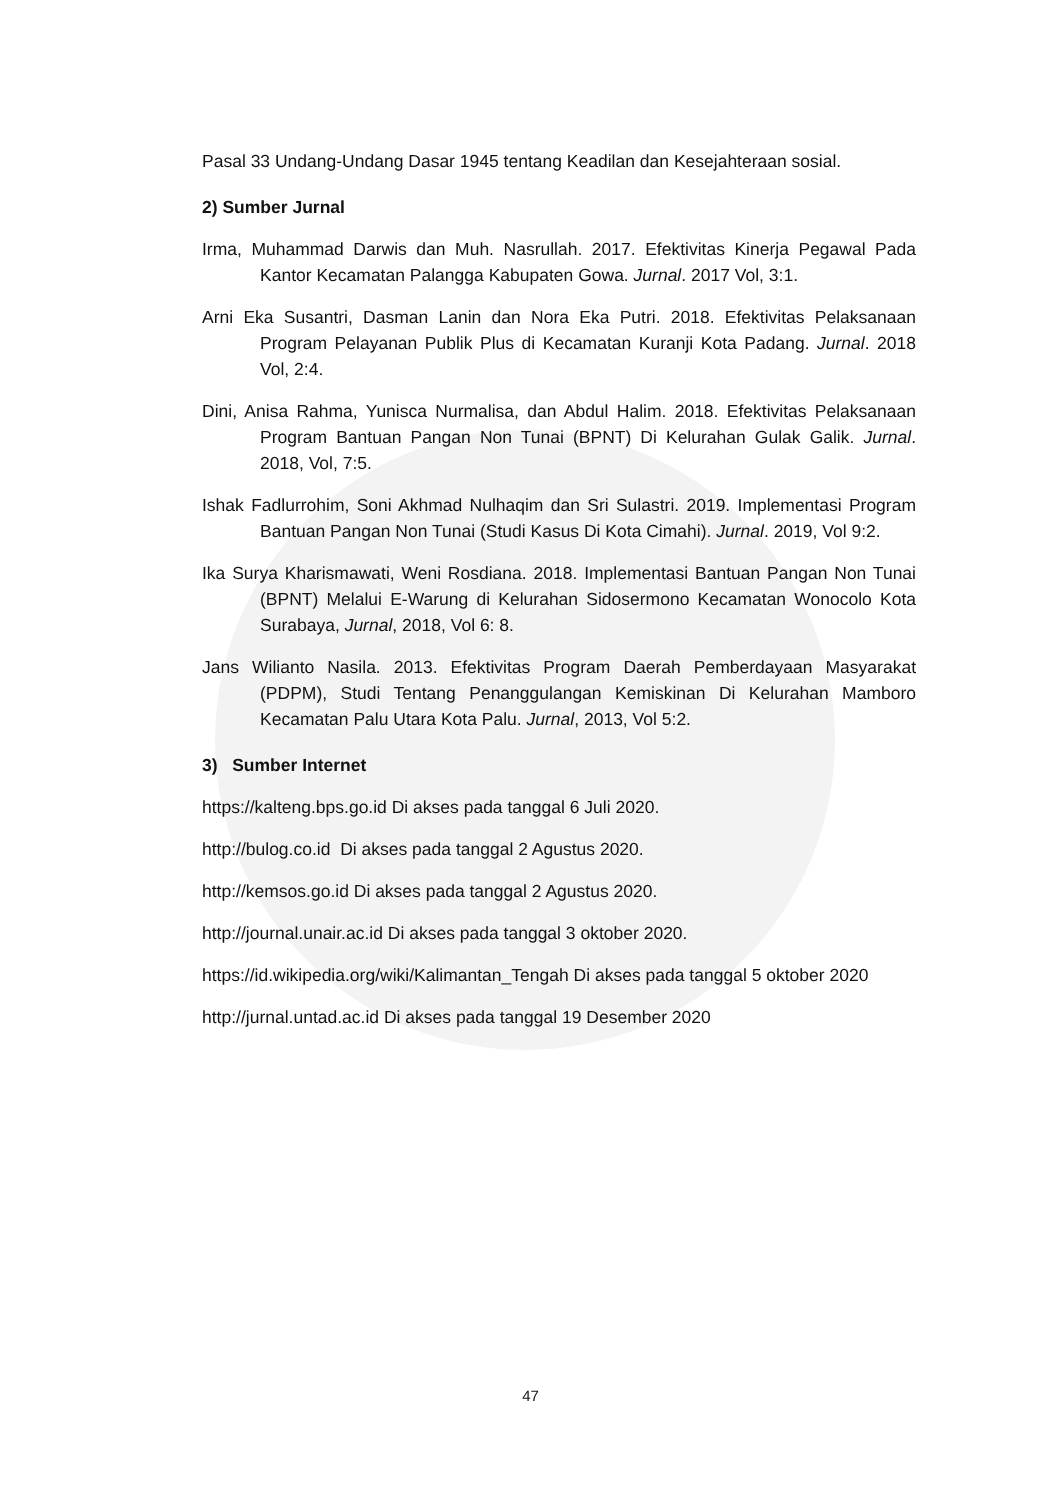Pasal 33 Undang-Undang Dasar 1945 tentang Keadilan dan Kesejahteraan sosial.
2) Sumber Jurnal
Irma, Muhammad Darwis dan Muh. Nasrullah. 2017. Efektivitas Kinerja Pegawal Pada Kantor Kecamatan Palangga Kabupaten Gowa. Jurnal. 2017 Vol, 3:1.
Arni Eka Susantri, Dasman Lanin dan Nora Eka Putri. 2018. Efektivitas Pelaksanaan Program Pelayanan Publik Plus di Kecamatan Kuranji Kota Padang. Jurnal. 2018 Vol, 2:4.
Dini, Anisa Rahma, Yunisca Nurmalisa, dan Abdul Halim. 2018. Efektivitas Pelaksanaan Program Bantuan Pangan Non Tunai (BPNT) Di Kelurahan Gulak Galik. Jurnal. 2018, Vol, 7:5.
Ishak Fadlurrohim, Soni Akhmad Nulhaqim dan Sri Sulastri. 2019. Implementasi Program Bantuan Pangan Non Tunai (Studi Kasus Di Kota Cimahi). Jurnal. 2019, Vol 9:2.
Ika Surya Kharismawati, Weni Rosdiana. 2018. Implementasi Bantuan Pangan Non Tunai (BPNT) Melalui E-Warung di Kelurahan Sidosermono Kecamatan Wonocolo Kota Surabaya, Jurnal, 2018, Vol 6: 8.
Jans Wilianto Nasila. 2013. Efektivitas Program Daerah Pemberdayaan Masyarakat (PDPM), Studi Tentang Penanggulangan Kemiskinan Di Kelurahan Mamboro Kecamatan Palu Utara Kota Palu. Jurnal, 2013, Vol 5:2.
3) Sumber Internet
https://kalteng.bps.go.id Di akses pada tanggal 6 Juli 2020.
http://bulog.co.id Di akses pada tanggal 2 Agustus 2020.
http://kemsos.go.id Di akses pada tanggal 2 Agustus 2020.
http://journal.unair.ac.id Di akses pada tanggal 3 oktober 2020.
https://id.wikipedia.org/wiki/Kalimantan_Tengah Di akses pada tanggal 5 oktober 2020
http://jurnal.untad.ac.id Di akses pada tanggal 19 Desember 2020
47